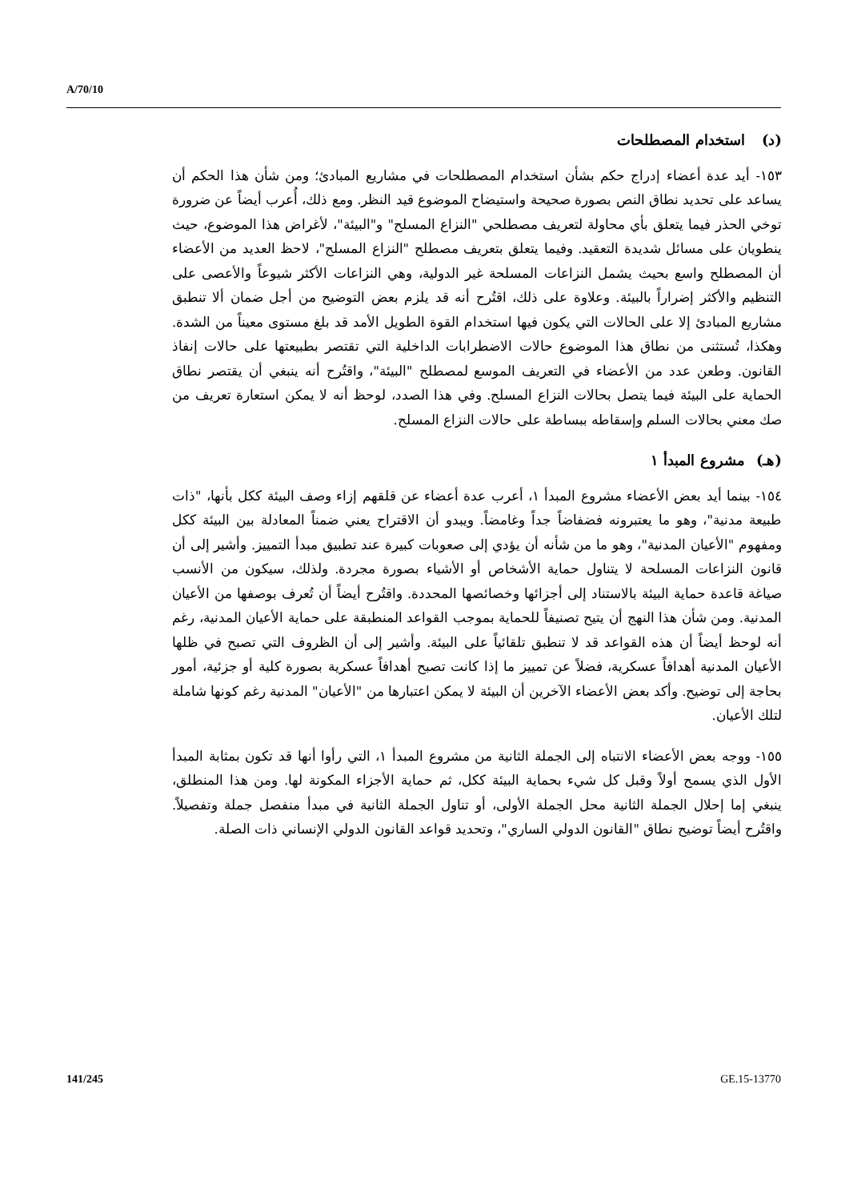A/70/10
(د) استخدام المصطلحات
١٥٣- أيد عدة أعضاء إدراج حكم بشأن استخدام المصطلحات في مشاريع المبادئ؛ ومن شأن هذا الحكم أن يساعد على تحديد نطاق النص بصورة صحيحة واستيضاح الموضوع قيد النظر. ومع ذلك، أُعرب أيضاً عن ضرورة توخي الحذر فيما يتعلق بأي محاولة لتعريف مصطلحي "النزاع المسلح" و"البيئة"، لأغراض هذا الموضوع، حيث ينطويان على مسائل شديدة التعقيد. وفيما يتعلق بتعريف مصطلح "النزاع المسلح"، لاحظ العديد من الأعضاء أن المصطلح واسع بحيث يشمل النزاعات المسلحة غير الدولية، وهي النزاعات الأكثر شيوعاً والأعصى على التنظيم والأكثر إضراراً بالبيئة. وعلاوة على ذلك، اقتُرح أنه قد يلزم بعض التوضيح من أجل ضمان ألا تنطبق مشاريع المبادئ إلا على الحالات التي يكون فيها استخدام القوة الطويل الأمد قد بلغ مستوى معيناً من الشدة. وهكذا، تُستثنى من نطاق هذا الموضوع حالات الاضطرابات الداخلية التي تقتصر بطبيعتها على حالات إنفاذ القانون. وطعن عدد من الأعضاء في التعريف الموسع لمصطلح "البيئة"، واقتُرح أنه ينبغي أن يقتصر نطاق الحماية على البيئة فيما يتصل بحالات النزاع المسلح. وفي هذا الصدد، لوحظ أنه لا يمكن استعارة تعريف من صك معني بحالات السلم وإسقاطه ببساطة على حالات النزاع المسلح.
(هـ) مشروع المبدأ ١
١٥٤- بينما أيد بعض الأعضاء مشروع المبدأ ١، أعرب عدة أعضاء عن قلقهم إزاء وصف البيئة ككل بأنها، "ذات طبيعة مدنية"، وهو ما يعتبرونه فضفاضاً جداً وغامضاً. ويبدو أن الاقتراح يعني ضمناً المعادلة بين البيئة ككل ومفهوم "الأعيان المدنية"، وهو ما من شأنه أن يؤدي إلى صعوبات كبيرة عند تطبيق مبدأ التمييز. وأشير إلى أن قانون النزاعات المسلحة لا يتناول حماية الأشخاص أو الأشياء بصورة مجردة. ولذلك، سيكون من الأنسب صياغة قاعدة حماية البيئة بالاستناد إلى أجزائها وخصائصها المحددة. واقتُرح أيضاً أن تُعرف بوصفها من الأعيان المدنية. ومن شأن هذا النهج أن يتيح تصنيفاً للحماية بموجب القواعد المنطبقة على حماية الأعيان المدنية، رغم أنه لوحظ أيضاً أن هذه القواعد قد لا تنطبق تلقائياً على البيئة. وأشير إلى أن الظروف التي تصبح في ظلها الأعيان المدنية أهدافاً عسكرية، فضلاً عن تمييز ما إذا كانت تصبح أهدافاً عسكرية بصورة كلية أو جزئية، أمور بحاجة إلى توضيح. وأكد بعض الأعضاء الآخرين أن البيئة لا يمكن اعتبارها من "الأعيان" المدنية رغم كونها شاملة لتلك الأعيان.
١٥٥- ووجه بعض الأعضاء الانتباه إلى الجملة الثانية من مشروع المبدأ ١، التي رأوا أنها قد تكون بمثابة المبدأ الأول الذي يسمح أولاً وقبل كل شيء بحماية البيئة ككل، ثم حماية الأجزاء المكونة لها. ومن هذا المنطلق، ينبغي إما إحلال الجملة الثانية محل الجملة الأولى، أو تناول الجملة الثانية في مبدأ منفصل جملة وتفصيلاً. واقتُرح أيضاً توضيح نطاق "القانون الدولي الساري"، وتحديد قواعد القانون الدولي الإنساني ذات الصلة.
141/245 GE.15-13770